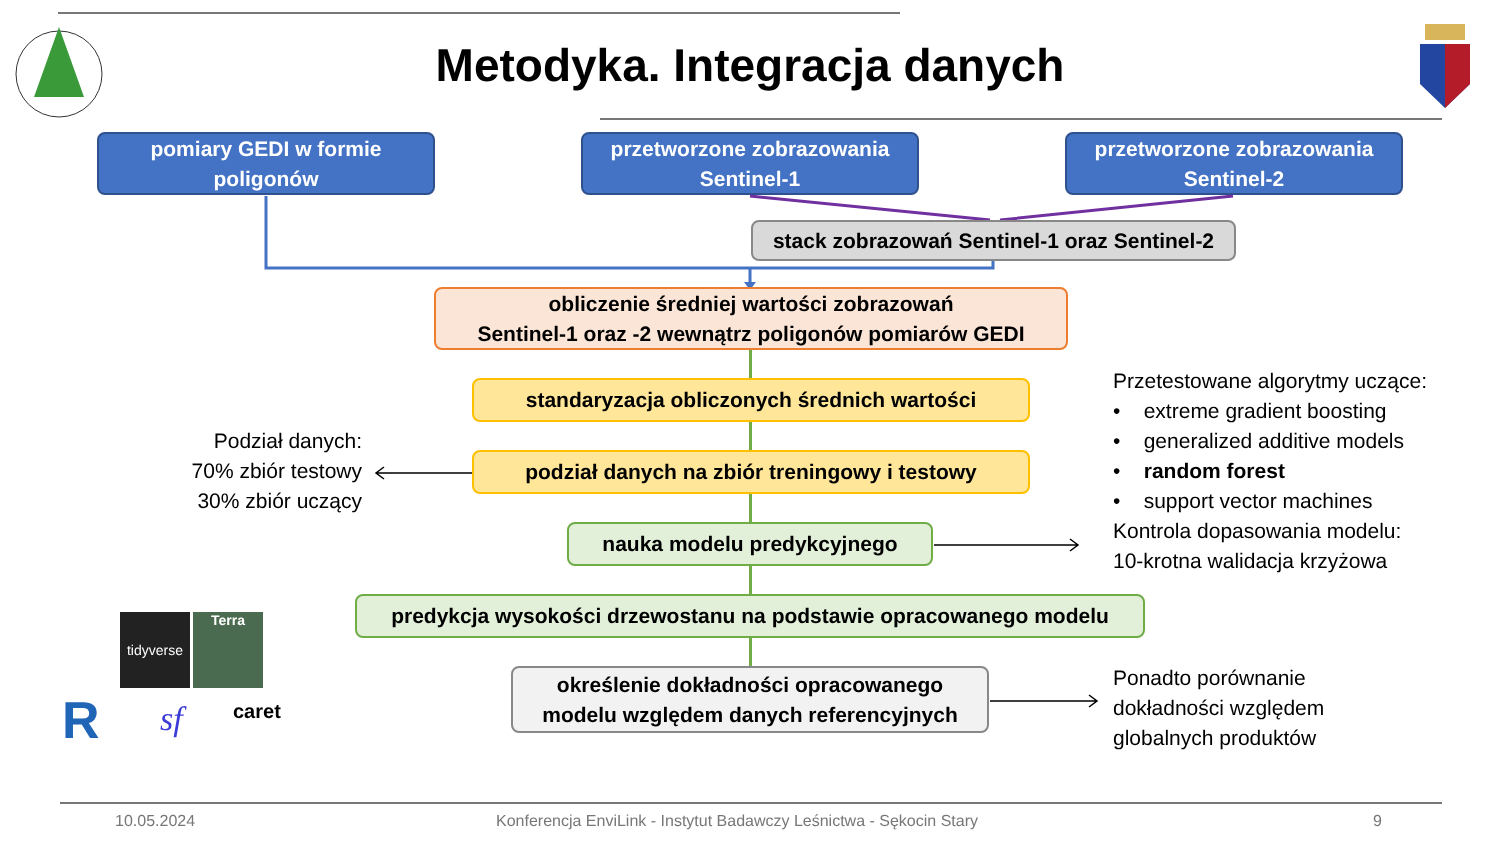Metodyka. Integracja danych
pomiary GEDI w formie
poligonów
przetworzone zobrazowania
Sentinel-1
przetworzone zobrazowania
Sentinel-2
stack zobrazowań Sentinel-1 oraz Sentinel-2
obliczenie średniej wartości zobrazowań
Sentinel-1 oraz -2 wewnątrz poligonów pomiarów GEDI
standaryzacja obliczonych średnich wartości
podział danych na zbiór treningowy i testowy
nauka modelu predykcyjnego
predykcja wysokości drzewostanu na podstawie opracowanego modelu
określenie dokładności opracowanego
modelu względem danych referencyjnych
Podział danych:
70% zbiór testowy
30% zbiór uczący
Przetestowane algorytmy uczące:
• extreme gradient boosting
• generalized additive models
• random forest
• support vector machines
Kontrola dopasowania modelu:
10-krotna walidacja krzyżowa
Ponadto porównanie
dokładności względem
globalnych produktów
tidyverse
Terra
R sf caret
10.05.2024
Konferencja EnviLink - Instytut Badawczy Leśnictwa - Sękocin Stary
9